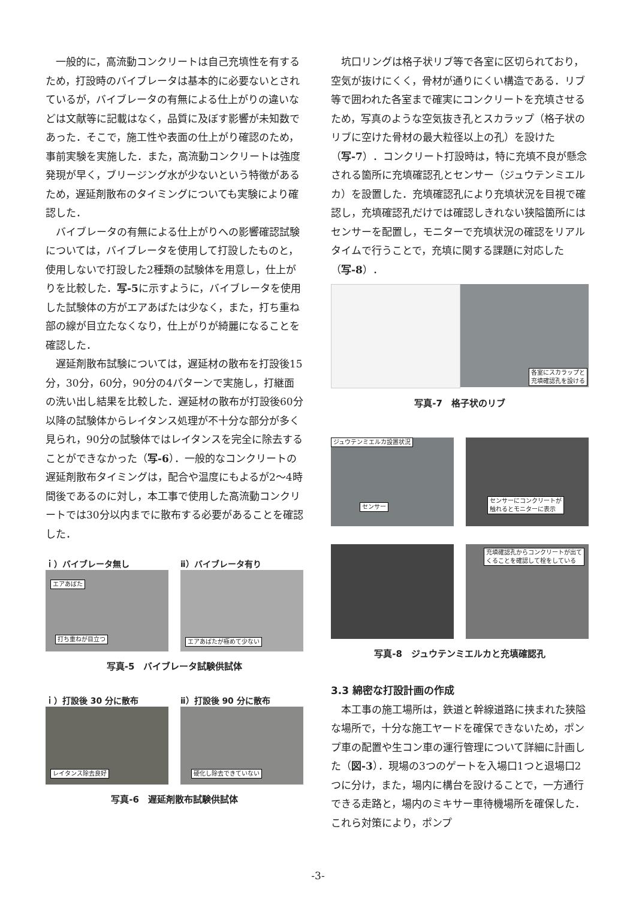一般的に，高流動コンクリートは自己充填性を有するため，打設時のバイブレータは基本的に必要ないとされているが，バイブレータの有無による仕上がりの違いなどは文献等に記載はなく，品質に及ぼす影響が未知数であった．そこで，施工性や表面の仕上がり確認のため，事前実験を実施した．また，高流動コンクリートは強度発現が早く，ブリージング水が少ないという特徴があるため，遅延剤散布のタイミングについても実験により確認した．
バイブレータの有無による仕上がりへの影響確認試験については，バイブレータを使用して打設したものと，使用しないで打設した2種類の試験体を用意し，仕上がりを比較した．写-5に示すように，バイブレータを使用した試験体の方がエアあばたは少なく，また，打ち重ね部の線が目立たなくなり，仕上がりが綺麗になることを確認した．
遅延剤散布試験については，遅延材の散布を打設後15分，30分，60分，90分の4パターンで実施し，打継面の洗い出し結果を比較した．遅延材の散布が打設後60分以降の試験体からレイタンス処理が不十分な部分が多く見られ，90分の試験体ではレイタンスを完全に除去することができなかった（写-6）．一般的なコンクリートの遅延剤散布タイミングは，配合や温度にもよるが2～4時間後であるのに対し，本工事で使用した高流動コンクリートでは30分以内までに散布する必要があることを確認した．
ｉ）バイブレータ無し
エアあばた
打ち重ねが目立つ
ⅱ）バイブレータ有り
エアあばたが極めて少ない
写真-5　バイブレータ試験供試体
ｉ）打設後 30 分に散布
レイタンス除去良好
ⅱ）打設後 90 分に散布
硬化し除去できていない
写真-6　遅延剤散布試験供試体
坑口リングは格子状リブ等で各室に区切られており，空気が抜けにくく，骨材が通りにくい構造である．リブ等で囲われた各室まで確実にコンクリートを充填させるため，写真のような空気抜き孔とスカラップ（格子状のリブに空けた骨材の最大粒径以上の孔）を設けた（写-7）．コンクリート打設時は，特に充填不良が懸念される箇所に充填確認孔とセンサー（ジュウテンミエルカ）を設置した．充填確認孔により充填状況を目視で確認し，充填確認孔だけでは確認しきれない狭隘箇所にはセンサーを配置し，モニターで充填状況の確認をリアルタイムで行うことで，充填に関する課題に対応した（写-8）．
各室にスカラップと
充填確認孔を設ける
写真-7　格子状のリブ
ジュウテンミエルカ設置状況
センサー
センサーにコンクリートが
触れるとモニターに表示
充填確認孔からコンクリートが出て
くることを確認して栓をしている
写真-8　ジュウテンミエルカと充填確認孔
3.3 綿密な打設計画の作成
本工事の施工場所は，鉄道と幹線道路に挟まれた狭隘な場所で，十分な施工ヤードを確保できないため，ポンプ車の配置や生コン車の運行管理について詳細に計画した（図-3）．現場の3つのゲートを入場口1つと退場口2つに分け，また，場内に構台を設けることで，一方通行できる走路と，場内のミキサー車待機場所を確保した．これら対策により，ポンプ
-3-